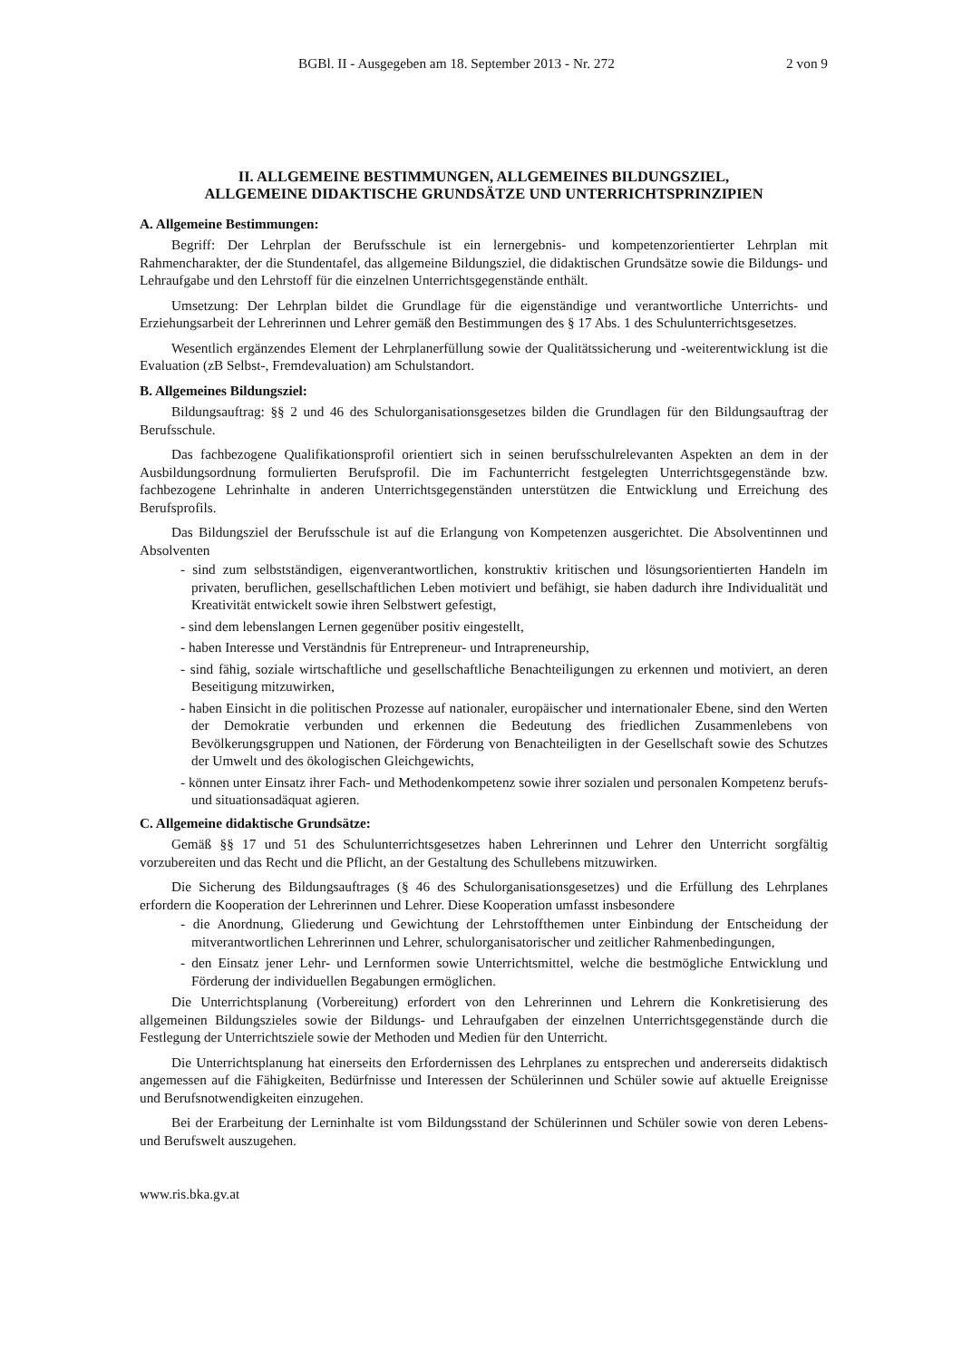BGBl. II - Ausgegeben am 18. September 2013 - Nr. 272 2 von 9
II. ALLGEMEINE BESTIMMUNGEN, ALLGEMEINES BILDUNGSZIEL,
ALLGEMEINE DIDAKTISCHE GRUNDSÄTZE UND UNTERRICHTSPRINZIPIEN
A. Allgemeine Bestimmungen:
Begriff: Der Lehrplan der Berufsschule ist ein lernergebnis- und kompetenzorientierter Lehrplan mit Rahmencharakter, der die Stundentafel, das allgemeine Bildungsziel, die didaktischen Grundsätze sowie die Bildungs- und Lehraufgabe und den Lehrstoff für die einzelnen Unterrichtsgegenstände enthält.
Umsetzung: Der Lehrplan bildet die Grundlage für die eigenständige und verantwortliche Unterrichts- und Erziehungsarbeit der Lehrerinnen und Lehrer gemäß den Bestimmungen des § 17 Abs. 1 des Schulunterrichtsgesetzes.
Wesentlich ergänzendes Element der Lehrplanerfüllung sowie der Qualitätssicherung und -weiterentwicklung ist die Evaluation (zB Selbst-, Fremdevaluation) am Schulstandort.
B. Allgemeines Bildungsziel:
Bildungsauftrag: §§ 2 und 46 des Schulorganisationsgesetzes bilden die Grundlagen für den Bildungsauftrag der Berufsschule.
Das fachbezogene Qualifikationsprofil orientiert sich in seinen berufsschulrelevanten Aspekten an dem in der Ausbildungsordnung formulierten Berufsprofil. Die im Fachunterricht festgelegten Unterrichtsgegenstände bzw. fachbezogene Lehrinhalte in anderen Unterrichtsgegenständen unterstützen die Entwicklung und Erreichung des Berufsprofils.
Das Bildungsziel der Berufsschule ist auf die Erlangung von Kompetenzen ausgerichtet. Die Absolventinnen und Absolventen
- sind zum selbstständigen, eigenverantwortlichen, konstruktiv kritischen und lösungsorientierten Handeln im privaten, beruflichen, gesellschaftlichen Leben motiviert und befähigt, sie haben dadurch ihre Individualität und Kreativität entwickelt sowie ihren Selbstwert gefestigt,
- sind dem lebenslangen Lernen gegenüber positiv eingestellt,
- haben Interesse und Verständnis für Entrepreneur- und Intrapreneurship,
- sind fähig, soziale wirtschaftliche und gesellschaftliche Benachteiligungen zu erkennen und motiviert, an deren Beseitigung mitzuwirken,
- haben Einsicht in die politischen Prozesse auf nationaler, europäischer und internationaler Ebene, sind den Werten der Demokratie verbunden und erkennen die Bedeutung des friedlichen Zusammenlebens von Bevölkerungsgruppen und Nationen, der Förderung von Benachteiligten in der Gesellschaft sowie des Schutzes der Umwelt und des ökologischen Gleichgewichts,
- können unter Einsatz ihrer Fach- und Methodenkompetenz sowie ihrer sozialen und personalen Kompetenz berufs- und situationsadäquat agieren.
C. Allgemeine didaktische Grundsätze:
Gemäß §§ 17 und 51 des Schulunterrichtsgesetzes haben Lehrerinnen und Lehrer den Unterricht sorgfältig vorzubereiten und das Recht und die Pflicht, an der Gestaltung des Schullebens mitzuwirken.
Die Sicherung des Bildungsauftrages (§ 46 des Schulorganisationsgesetzes) und die Erfüllung des Lehrplanes erfordern die Kooperation der Lehrerinnen und Lehrer. Diese Kooperation umfasst insbesondere
- die Anordnung, Gliederung und Gewichtung der Lehrstoffthemen unter Einbindung der Entscheidung der mitverantwortlichen Lehrerinnen und Lehrer, schulorganisatorischer und zeitlicher Rahmenbedingungen,
- den Einsatz jener Lehr- und Lernformen sowie Unterrichtsmittel, welche die bestmögliche Entwicklung und Förderung der individuellen Begabungen ermöglichen.
Die Unterrichtsplanung (Vorbereitung) erfordert von den Lehrerinnen und Lehrern die Konkretisierung des allgemeinen Bildungszieles sowie der Bildungs- und Lehraufgaben der einzelnen Unterrichtsgegenstände durch die Festlegung der Unterrichtsziele sowie der Methoden und Medien für den Unterricht.
Die Unterrichtsplanung hat einerseits den Erfordernissen des Lehrplanes zu entsprechen und andererseits didaktisch angemessen auf die Fähigkeiten, Bedürfnisse und Interessen der Schülerinnen und Schüler sowie auf aktuelle Ereignisse und Berufsnotwendigkeiten einzugehen.
Bei der Erarbeitung der Lerninhalte ist vom Bildungsstand der Schülerinnen und Schüler sowie von deren Lebens- und Berufswelt auszugehen.
www.ris.bka.gv.at